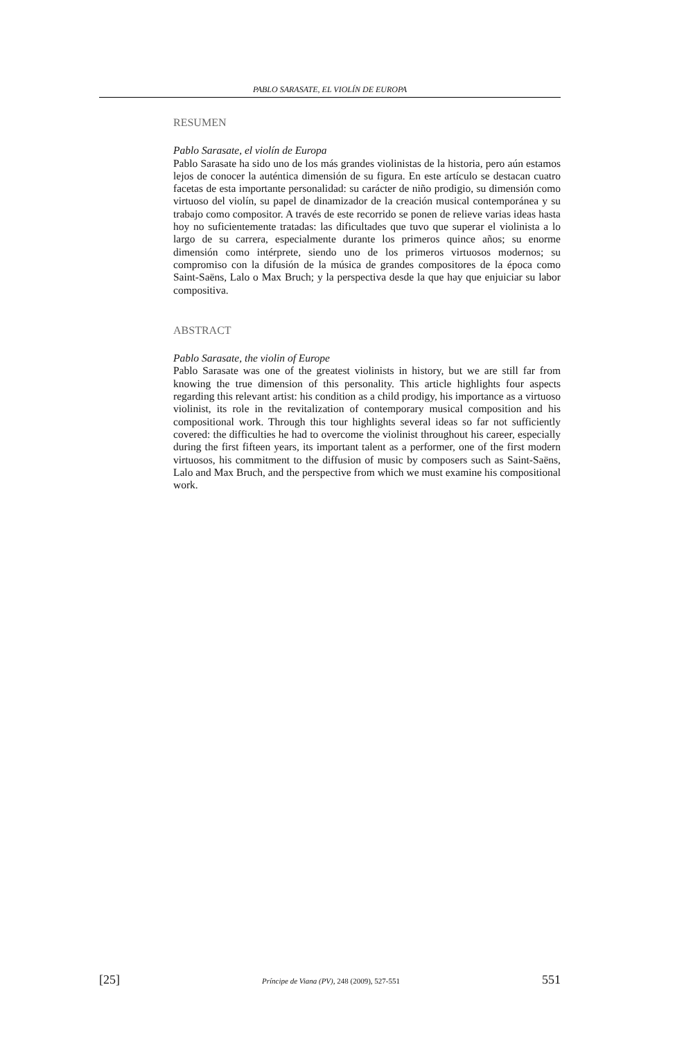PABLO SARASATE, EL VIOLÍN DE EUROPA
RESUMEN
Pablo Sarasate, el violín de Europa
Pablo Sarasate ha sido uno de los más grandes violinistas de la historia, pero aún estamos lejos de conocer la auténtica dimensión de su figura. En este artículo se destacan cuatro facetas de esta importante personalidad: su carácter de niño prodigio, su dimensión como virtuoso del violín, su papel de dinamizador de la creación musical contemporánea y su trabajo como compositor. A través de este recorrido se ponen de relieve varias ideas hasta hoy no suficientemente tratadas: las dificultades que tuvo que superar el violinista a lo largo de su carrera, especialmente durante los primeros quince años; su enorme dimensión como intérprete, siendo uno de los primeros virtuosos modernos; su compromiso con la difusión de la música de grandes compositores de la época como Saint-Saëns, Lalo o Max Bruch; y la perspectiva desde la que hay que enjuiciar su labor compositiva.
ABSTRACT
Pablo Sarasate, the violin of Europe
Pablo Sarasate was one of the greatest violinists in history, but we are still far from knowing the true dimension of this personality. This article highlights four aspects regarding this relevant artist: his condition as a child prodigy, his importance as a virtuoso violinist, its role in the revitalization of contemporary musical composition and his compositional work. Through this tour highlights several ideas so far not sufficiently covered: the difficulties he had to overcome the violinist throughout his career, especially during the first fifteen years, its important talent as a performer, one of the first modern virtuosos, his commitment to the diffusion of music by composers such as Saint-Saëns, Lalo and Max Bruch, and the perspective from which we must examine his compositional work.
[25] Príncipe de Viana (PV), 248 (2009), 527-551 551